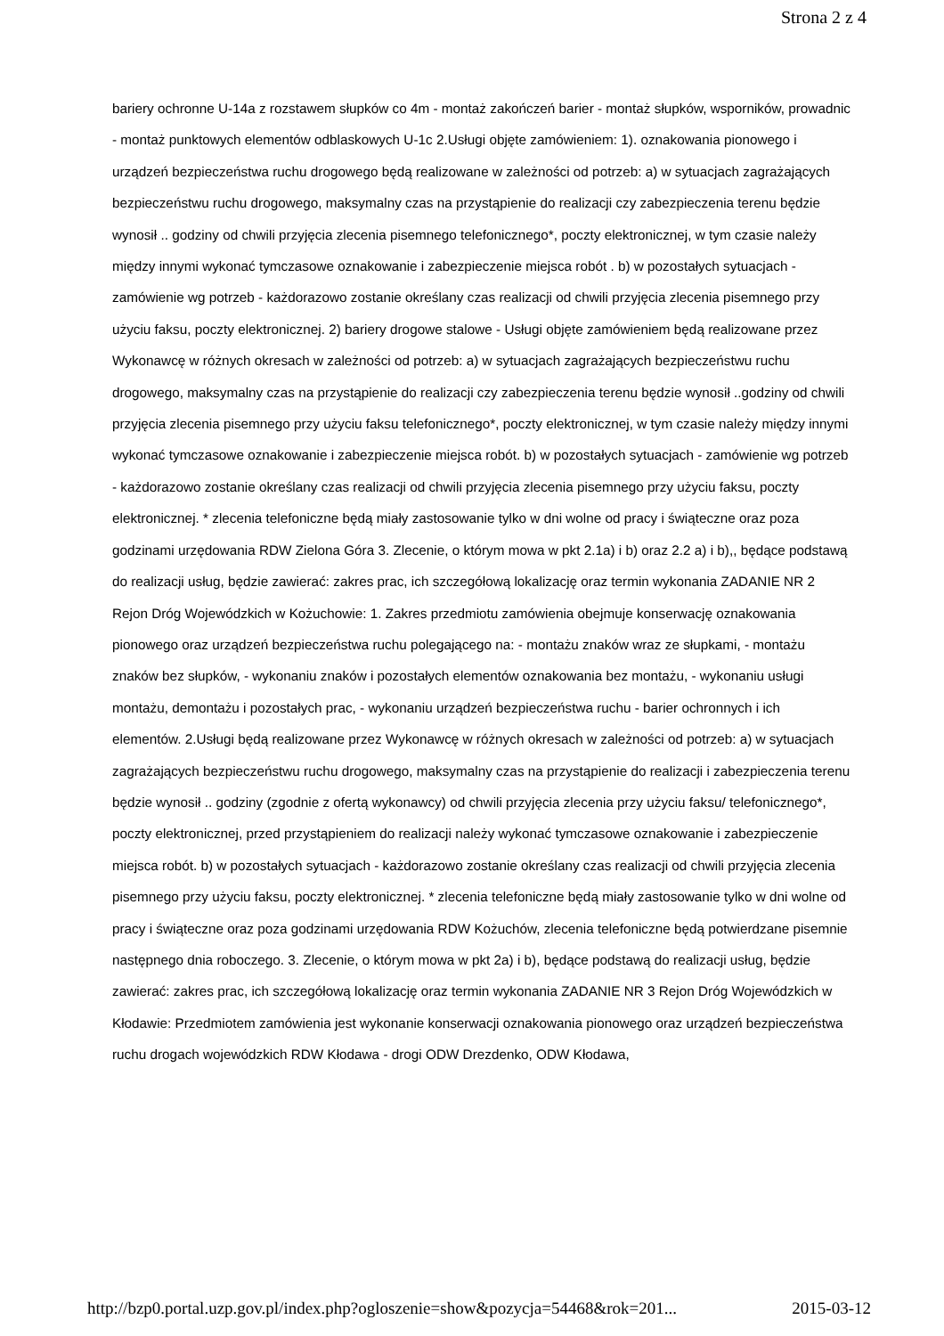Strona 2 z 4
bariery ochronne U-14a z rozstawem słupków co 4m - montaż zakończeń barier - montaż słupków, wsporników, prowadnic - montaż punktowych elementów odblaskowych U-1c 2.Usługi objęte zamówieniem: 1). oznakowania pionowego i urządzeń bezpieczeństwa ruchu drogowego będą realizowane w zależności od potrzeb: a) w sytuacjach zagrażających bezpieczeństwu ruchu drogowego, maksymalny czas na przystąpienie do realizacji czy zabezpieczenia terenu będzie wynosił .. godziny od chwili przyjęcia zlecenia pisemnego telefonicznego*, poczty elektronicznej, w tym czasie należy między innymi wykonać tymczasowe oznakowanie i zabezpieczenie miejsca robót . b) w pozostałych sytuacjach - zamówienie wg potrzeb - każdorazowo zostanie określany czas realizacji od chwili przyjęcia zlecenia pisemnego przy użyciu faksu, poczty elektronicznej. 2) bariery drogowe stalowe - Usługi objęte zamówieniem będą realizowane przez Wykonawcę w różnych okresach w zależności od potrzeb: a) w sytuacjach zagrażających bezpieczeństwu ruchu drogowego, maksymalny czas na przystąpienie do realizacji czy zabezpieczenia terenu będzie wynosił ..godziny od chwili przyjęcia zlecenia pisemnego przy użyciu faksu telefonicznego*, poczty elektronicznej, w tym czasie należy między innymi wykonać tymczasowe oznakowanie i zabezpieczenie miejsca robót. b) w pozostałych sytuacjach - zamówienie wg potrzeb - każdorazowo zostanie określany czas realizacji od chwili przyjęcia zlecenia pisemnego przy użyciu faksu, poczty elektronicznej. * zlecenia telefoniczne będą miały zastosowanie tylko w dni wolne od pracy i świąteczne oraz poza godzinami urzędowania RDW Zielona Góra 3. Zlecenie, o którym mowa w pkt 2.1a) i b) oraz 2.2 a) i b),, będące podstawą do realizacji usług, będzie zawierać: zakres prac, ich szczegółową lokalizację oraz termin wykonania ZADANIE NR 2 Rejon Dróg Wojewódzkich w Kożuchowie: 1. Zakres przedmiotu zamówienia obejmuje konserwację oznakowania pionowego oraz urządzeń bezpieczeństwa ruchu polegającego na: - montażu znaków wraz ze słupkami, - montażu znaków bez słupków, - wykonaniu znaków i pozostałych elementów oznakowania bez montażu, - wykonaniu usługi montażu, demontażu i pozostałych prac, - wykonaniu urządzeń bezpieczeństwa ruchu - barier ochronnych i ich elementów. 2.Usługi będą realizowane przez Wykonawcę w różnych okresach w zależności od potrzeb: a) w sytuacjach zagrażających bezpieczeństwu ruchu drogowego, maksymalny czas na przystąpienie do realizacji i zabezpieczenia terenu będzie wynosił .. godziny (zgodnie z ofertą wykonawcy) od chwili przyjęcia zlecenia przy użyciu faksu/ telefonicznego*, poczty elektronicznej, przed przystąpieniem do realizacji należy wykonać tymczasowe oznakowanie i zabezpieczenie miejsca robót. b) w pozostałych sytuacjach - każdorazowo zostanie określany czas realizacji od chwili przyjęcia zlecenia pisemnego przy użyciu faksu, poczty elektronicznej. * zlecenia telefoniczne będą miały zastosowanie tylko w dni wolne od pracy i świąteczne oraz poza godzinami urzędowania RDW Kożuchów, zlecenia telefoniczne będą potwierdzane pisemnie następnego dnia roboczego. 3. Zlecenie, o którym mowa w pkt 2a) i b), będące podstawą do realizacji usług, będzie zawierać: zakres prac, ich szczegółową lokalizację oraz termin wykonania ZADANIE NR 3 Rejon Dróg Wojewódzkich w Kłodawie: Przedmiotem zamówienia jest wykonanie konserwacji oznakowania pionowego oraz urządzeń bezpieczeństwa ruchu drogach wojewódzkich RDW Kłodawa - drogi ODW Drezdenko, ODW Kłodawa,
http://bzp0.portal.uzp.gov.pl/index.php?ogloszenie=show&pozycja=54468&rok=201... 2015-03-12